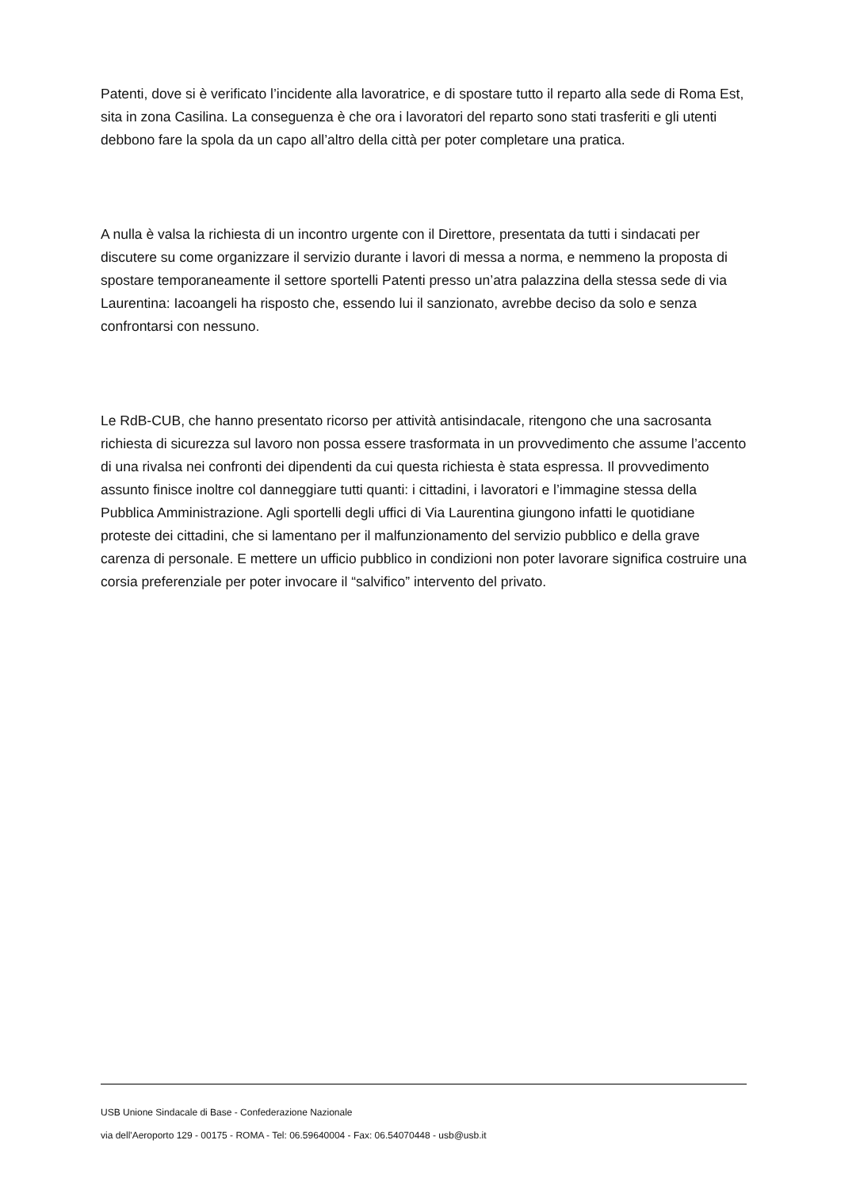Patenti, dove si è verificato l’incidente alla lavoratrice, e di spostare tutto il reparto alla sede di Roma Est, sita in zona Casilina. La conseguenza è che ora i lavoratori del reparto sono stati trasferiti e gli utenti debbono fare la spola da un capo all’altro della città per poter completare una pratica.
A nulla è valsa la richiesta di un incontro urgente con il Direttore, presentata da tutti i sindacati per discutere su come organizzare il servizio durante i lavori di messa a norma, e nemmeno la proposta di spostare temporaneamente il settore sportelli Patenti presso un’atra palazzina della stessa sede di via Laurentina: Iacoangeli ha risposto che, essendo lui il sanzionato, avrebbe deciso da solo e senza confrontarsi con nessuno.
Le RdB-CUB, che hanno presentato ricorso per attività antisindacale, ritengono che una sacrosanta richiesta di sicurezza sul lavoro non possa essere trasformata in un provvedimento che assume l’accento di una rivalsa nei confronti dei dipendenti da cui questa richiesta è stata espressa. Il provvedimento assunto finisce inoltre col danneggiare tutti quanti: i cittadini, i lavoratori e l’immagine stessa della Pubblica Amministrazione. Agli sportelli degli uffici di Via Laurentina giungono infatti le quotidiane proteste dei cittadini, che si lamentano per il malfunzionamento del servizio pubblico e della grave carenza di personale. E mettere un ufficio pubblico in condizioni non poter lavorare significa costruire una corsia preferenziale per poter invocare il “salvifico” intervento del privato.
USB Unione Sindacale di Base - Confederazione Nazionale
via dell'Aeroporto 129 - 00175 - ROMA - Tel: 06.59640004 - Fax: 06.54070448 - usb@usb.it